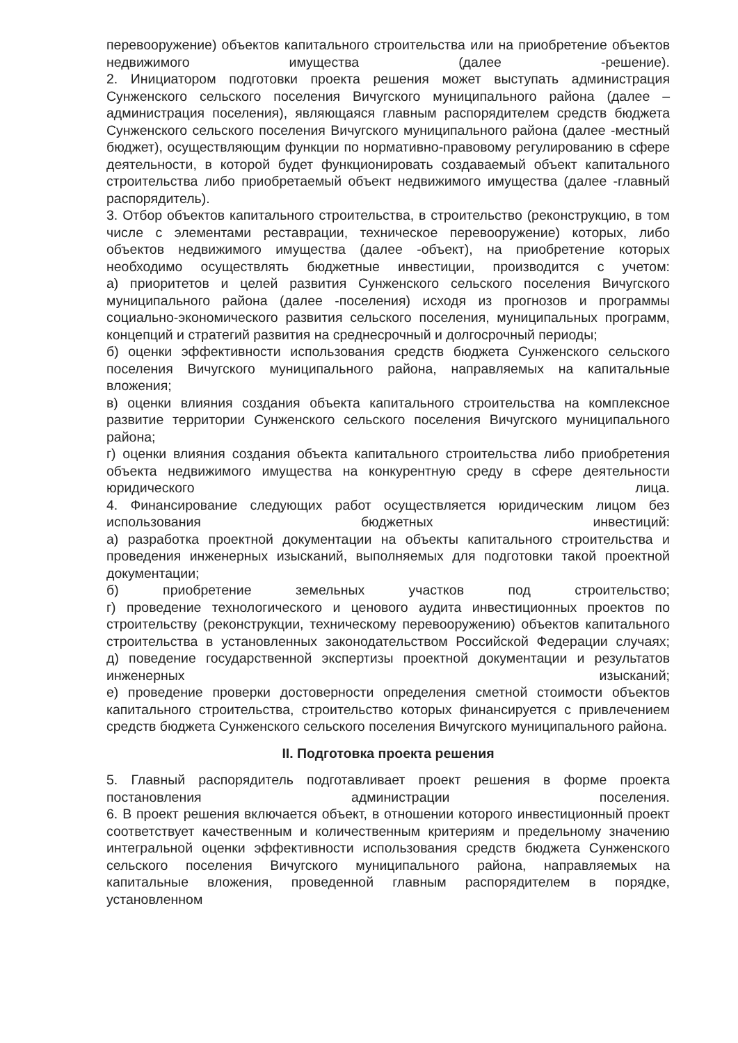перевооружение) объектов капитального строительства или на приобретение объектов недвижимого имущества (далее -решение).
2. Инициатором подготовки проекта решения может выступать администрация Сунженского сельского поселения Вичугского муниципального района (далее – администрация поселения), являющаяся главным распорядителем средств бюджета Сунженского сельского поселения Вичугского муниципального района (далее -местный бюджет), осуществляющим функции по нормативно-правовому регулированию в сфере деятельности, в которой будет функционировать создаваемый объект капитального строительства либо приобретаемый объект недвижимого имущества (далее -главный распорядитель).
3. Отбор объектов капитального строительства, в строительство (реконструкцию, в том числе с элементами реставрации, техническое перевооружение) которых, либо объектов недвижимого имущества (далее -объект), на приобретение которых необходимо осуществлять бюджетные инвестиции, производится с учетом:
а) приоритетов и целей развития Сунженского сельского поселения Вичугского муниципального района (далее -поселения) исходя из прогнозов и программы социально-экономического развития сельского поселения, муниципальных программ, концепций и стратегий развития на среднесрочный и долгосрочный периоды;
б) оценки эффективности использования средств бюджета Сунженского сельского поселения Вичугского муниципального района, направляемых на капитальные вложения;
в) оценки влияния создания объекта капитального строительства на комплексное развитие территории Сунженского сельского поселения Вичугского муниципального района;
г) оценки влияния создания объекта капитального строительства либо приобретения объекта недвижимого имущества на конкурентную среду в сфере деятельности юридического лица.
4. Финансирование следующих работ осуществляется юридическим лицом без использования бюджетных инвестиций:
а) разработка проектной документации на объекты капитального строительства и проведения инженерных изысканий, выполняемых для подготовки такой проектной документации;
б) приобретение земельных участков под строительство;
г) проведение технологического и ценового аудита инвестиционных проектов по строительству (реконструкции, техническому перевооружению) объектов капитального строительства в установленных законодательством Российской Федерации случаях;
д) поведение государственной экспертизы проектной документации и результатов инженерных изысканий;
е) проведение проверки достоверности определения сметной стоимости объектов капитального строительства, строительство которых финансируется с привлечением средств бюджета Сунженского сельского поселения Вичугского муниципального района.
II. Подготовка проекта решения
5. Главный распорядитель подготавливает проект решения в форме проекта постановления администрации поселения.
6. В проект решения включается объект, в отношении которого инвестиционный проект соответствует качественным и количественным критериям и предельному значению интегральной оценки эффективности использования средств бюджета Сунженского сельского поселения Вичугского муниципального района, направляемых на капитальные вложения, проведенной главным распорядителем в порядке, установленном